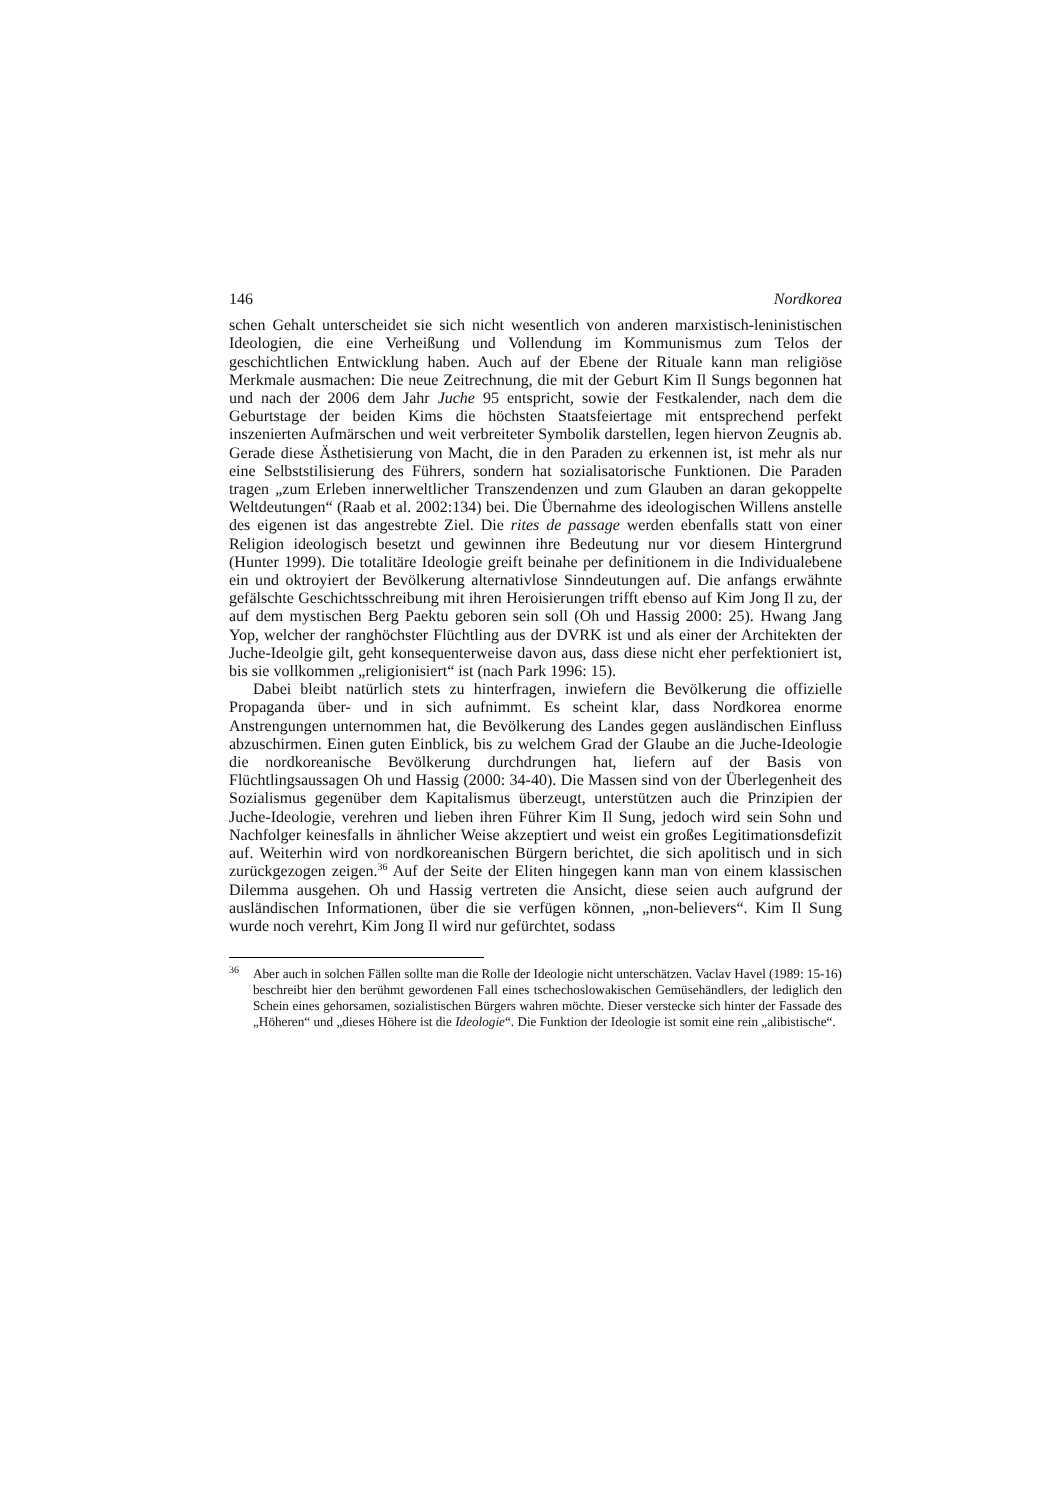146 Nordkorea
schen Gehalt unterscheidet sie sich nicht wesentlich von anderen marxistisch-leni­nistischen Ideologien, die eine Verheißung und Vollendung im Kommunismus zum Telos der geschichtlichen Entwicklung haben. Auch auf der Ebene der Rituale kann man religiöse Merkmale ausmachen: Die neue Zeitrechnung, die mit der Geburt Kim Il Sungs begonnen hat und nach der 2006 dem Jahr Juche 95 entspricht, sowie der Festkalender, nach dem die Geburtstage der beiden Kims die höchsten Staatsfei­ertage mit entsprechend perfekt inszenierten Aufmärschen und weit verbreiteter Symbolik darstellen, legen hiervon Zeugnis ab. Gerade diese Ästhetisierung von Macht, die in den Paraden zu erkennen ist, ist mehr als nur eine Selbststilisierung des Führers, sondern hat sozialisatorische Funktionen. Die Paraden tragen „zum Er­leben innerweltlicher Transzendenzen und zum Glauben an daran gekoppelte Welt­deutungen“ (Raab et al. 2002:134) bei. Die Übernahme des ideologischen Willens anstelle des eigenen ist das angestrebte Ziel. Die rites de passage werden ebenfalls statt von einer Religion ideologisch besetzt und gewinnen ihre Bedeutung nur vor diesem Hintergrund (Hunter 1999). Die totalitäre Ideologie greift beinahe per defi­nitionem in die Individualebene ein und oktroyiert der Bevölkerung alternativlose Sinndeutungen auf. Die anfangs erwähnte gefälschte Geschichtsschreibung mit ihren Heroisierungen trifft ebenso auf Kim Jong Il zu, der auf dem mystischen Berg Paektu geboren sein soll (Oh und Hassig 2000: 25). Hwang Jang Yop, welcher der ranghöchster Flüchtling aus der DVRK ist und als einer der Architekten der Juche-Ideolgie gilt, geht konsequenterweise davon aus, dass diese nicht eher perfektioniert ist, bis sie vollkommen „religionisiert“ ist (nach Park 1996: 15).
Dabei bleibt natürlich stets zu hinterfragen, inwiefern die Bevölkerung die offi­zielle Propaganda über- und in sich aufnimmt. Es scheint klar, dass Nordkorea enorme Anstrengungen unternommen hat, die Bevölkerung des Landes gegen aus­ländischen Einfluss abzuschirmen. Einen guten Einblick, bis zu welchem Grad der Glaube an die Juche-Ideologie die nordkoreanische Bevölkerung durchdrungen hat, liefern auf der Basis von Flüchtlingsaussagen Oh und Hassig (2000: 34-40). Die Massen sind von der Überlegenheit des Sozialismus gegenüber dem Kapitalismus überzeugt, unterstützen auch die Prinzipien der Juche-Ideologie, verehren und lieben ihren Führer Kim Il Sung, jedoch wird sein Sohn und Nachfolger keinesfalls in ähn­licher Weise akzeptiert und weist ein großes Legitimationsdefizit auf. Weiterhin wird von nordkoreanischen Bürgern berichtet, die sich apolitisch und in sich zu­rückgezogen zeigen.<sup>36</sup> Auf der Seite der Eliten hingegen kann man von einem klassi­schen Dilemma ausgehen. Oh und Hassig vertreten die Ansicht, diese seien auch aufgrund der ausländischen Informationen, über die sie verfügen können, „non-be­lievers“. Kim Il Sung wurde noch verehrt, Kim Jong Il wird nur gefürchtet, sodass
<sup>36</sup>
Aber auch in solchen Fällen sollte man die Rolle der Ideologie nicht unterschätzen. Vac­lav Havel (1989: 15-16) beschreibt hier den berühmt gewordenen Fall eines tschechoslo­wakischen Gemüsehändlers, der lediglich den Schein eines gehorsamen, sozialistischen Bürgers wahren möchte. Dieser verstecke sich hinter der Fassade des „Höheren“ und „dieses Höhere ist die Ideologie“. Die Funktion der Ideologie ist somit eine rein „alibisti­sche“.